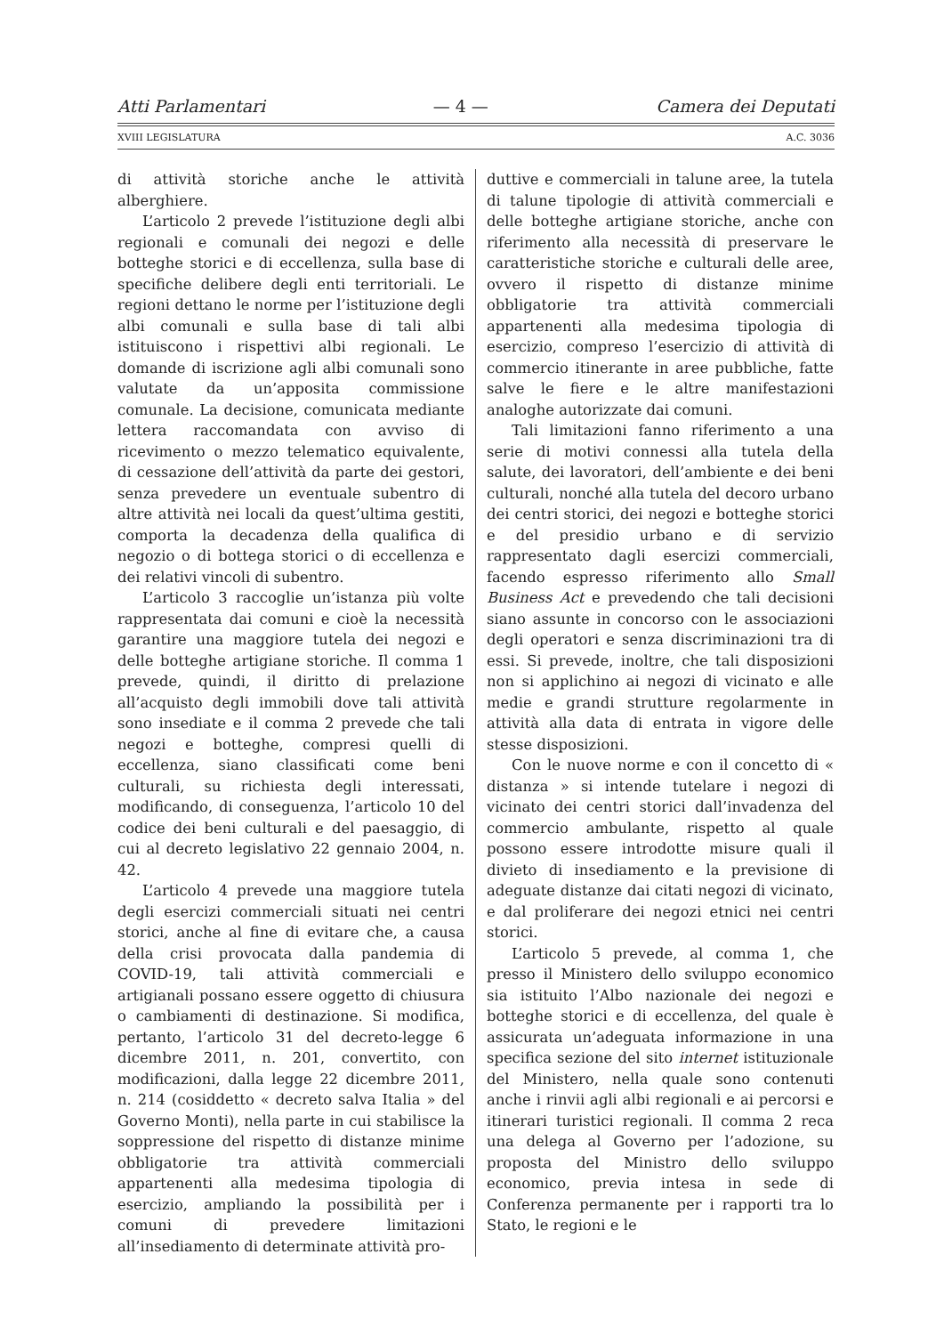Atti Parlamentari — 4 — Camera dei Deputati
XVIII LEGISLATURA A.C. 3036
di attività storiche anche le attività alberghiere.
L’articolo 2 prevede l’istituzione degli albi regionali e comunali dei negozi e delle botteghe storici e di eccellenza, sulla base di specifiche delibere degli enti territoriali. Le regioni dettano le norme per l’istituzione degli albi comunali e sulla base di tali albi istituiscono i rispettivi albi regionali. Le domande di iscrizione agli albi comunali sono valutate da un’apposita commissione comunale. La decisione, comunicata mediante lettera raccomandata con avviso di ricevimento o mezzo telematico equivalente, di cessazione dell’attività da parte dei gestori, senza prevedere un eventuale subentro di altre attività nei locali da quest’ultima gestiti, comporta la decadenza della qualifica di negozio o di bottega storici o di eccellenza e dei relativi vincoli di subentro.
L’articolo 3 raccoglie un’istanza più volte rappresentata dai comuni e cioè la necessità garantire una maggiore tutela dei negozi e delle botteghe artigiane storiche. Il comma 1 prevede, quindi, il diritto di prelazione all’acquisto degli immobili dove tali attività sono insediate e il comma 2 prevede che tali negozi e botteghe, compresi quelli di eccellenza, siano classificati come beni culturali, su richiesta degli interessati, modificando, di conseguenza, l’articolo 10 del codice dei beni culturali e del paesaggio, di cui al decreto legislativo 22 gennaio 2004, n. 42.
L’articolo 4 prevede una maggiore tutela degli esercizi commerciali situati nei centri storici, anche al fine di evitare che, a causa della crisi provocata dalla pandemia di COVID-19, tali attività commerciali e artigianali possano essere oggetto di chiusura o cambiamenti di destinazione. Si modifica, pertanto, l’articolo 31 del decreto-legge 6 dicembre 2011, n. 201, convertito, con modificazioni, dalla legge 22 dicembre 2011, n. 214 (cosiddetto « decreto salva Italia » del Governo Monti), nella parte in cui stabilisce la soppressione del rispetto di distanze minime obbligatorie tra attività commerciali appartenenti alla medesima tipologia di esercizio, ampliando la possibilità per i comuni di prevedere limitazioni all’insediamento di determinate attività pro-
duttive e commerciali in talune aree, la tutela di talune tipologie di attività commerciali e delle botteghe artigiane storiche, anche con riferimento alla necessità di preservare le caratteristiche storiche e culturali delle aree, ovvero il rispetto di distanze minime obbligatorie tra attività commerciali appartenenti alla medesima tipologia di esercizio, compreso l’esercizio di attività di commercio itinerante in aree pubbliche, fatte salve le fiere e le altre manifestazioni analoghe autorizzate dai comuni.
Tali limitazioni fanno riferimento a una serie di motivi connessi alla tutela della salute, dei lavoratori, dell’ambiente e dei beni culturali, nonché alla tutela del decoro urbano dei centri storici, dei negozi e botteghe storici e del presidio urbano e di servizio rappresentato dagli esercizi commerciali, facendo espresso riferimento allo Small Business Act e prevedendo che tali decisioni siano assunte in concorso con le associazioni degli operatori e senza discriminazioni tra di essi. Si prevede, inoltre, che tali disposizioni non si applichino ai negozi di vicinato e alle medie e grandi strutture regolarmente in attività alla data di entrata in vigore delle stesse disposizioni.
Con le nuove norme e con il concetto di « distanza » si intende tutelare i negozi di vicinato dei centri storici dall’invadenza del commercio ambulante, rispetto al quale possono essere introdotte misure quali il divieto di insediamento e la previsione di adeguate distanze dai citati negozi di vicinato, e dal proliferare dei negozi etnici nei centri storici.
L’articolo 5 prevede, al comma 1, che presso il Ministero dello sviluppo economico sia istituito l’Albo nazionale dei negozi e botteghe storici e di eccellenza, del quale è assicurata un’adeguata informazione in una specifica sezione del sito internet istituzionale del Ministero, nella quale sono contenuti anche i rinvii agli albi regionali e ai percorsi e itinerari turistici regionali. Il comma 2 reca una delega al Governo per l’adozione, su proposta del Ministro dello sviluppo economico, previa intesa in sede di Conferenza permanente per i rapporti tra lo Stato, le regioni e le